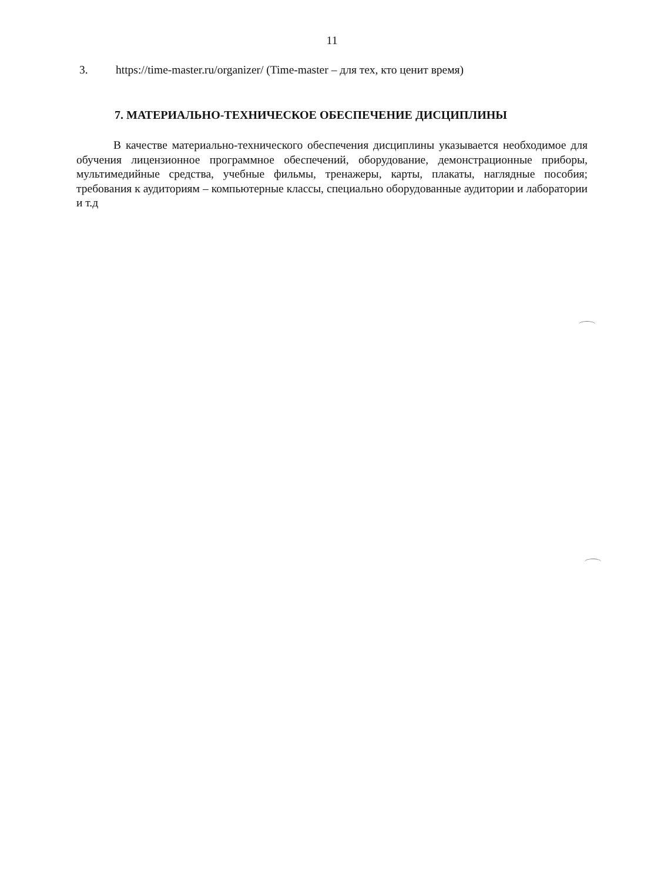11
3. https://time-master.ru/organizer/ (Time-master – для тех, кто ценит время)
7. МАТЕРИАЛЬНО-ТЕХНИЧЕСКОЕ ОБЕСПЕЧЕНИЕ ДИСЦИПЛИНЫ
В качестве материально-технического обеспечения дисциплины указывается необходимое для обучения лицензионное программное обеспечений, оборудование, демонстрационные приборы, мультимедийные средства, учебные фильмы, тренажеры, карты, плакаты, наглядные пособия; требования к аудиториям – компьютерные классы, специально оборудованные аудитории и лаборатории и т.д